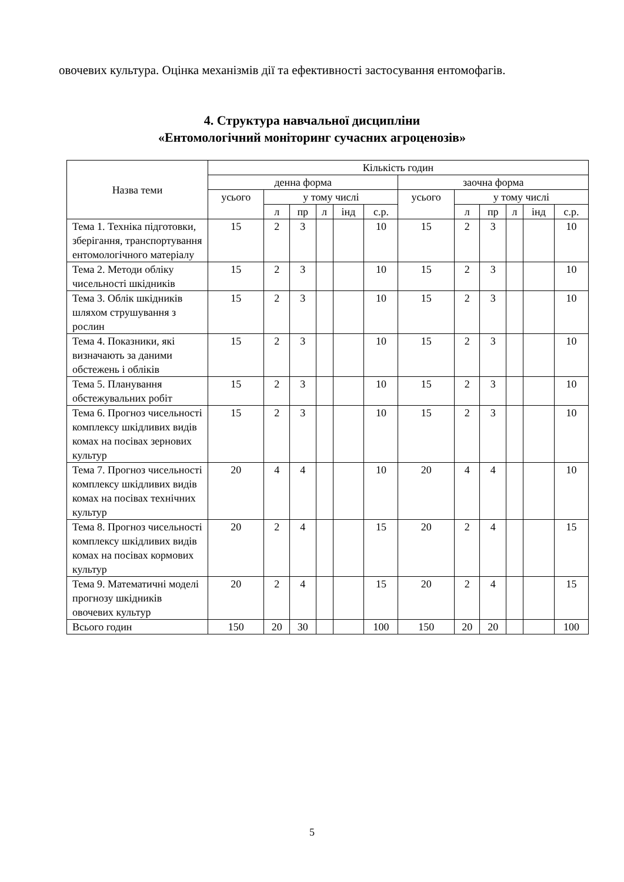овочевих культура. Оцінка механізмів дії та ефективності застосування ентомофагів.
4. Структура навчальної дисципліни
«Ентомологічний моніторинг сучасних агроценозів»
| Назва теми | Кількість годин | | | | | | | | | | | |
| --- | --- | --- | --- | --- | --- | --- | --- | --- | --- | --- | --- | --- |
| | денна форма | | | | | | заочна форма | | | | | |
| | усього | у тому числі | | | | | усього | у тому числі | | | | |
| | | л | пр | л | інд | с.р. | | л | пр | л | інд | с.р. |
| Тема 1. Техніка підготовки, зберігання, транспортування ентомологічного матеріалу | 15 | 2 | 3 | | | 10 | 15 | 2 | 3 | | | 10 |
| Тема 2. Методи обліку чисельності шкідників | 15 | 2 | 3 | | | 10 | 15 | 2 | 3 | | | 10 |
| Тема 3. Облік шкідників шляхом струшування з рослин | 15 | 2 | 3 | | | 10 | 15 | 2 | 3 | | | 10 |
| Тема 4. Показники, які визначають за даними обстежень і обліків | 15 | 2 | 3 | | | 10 | 15 | 2 | 3 | | | 10 |
| Тема 5. Планування обстежувальних робіт | 15 | 2 | 3 | | | 10 | 15 | 2 | 3 | | | 10 |
| Тема 6. Прогноз чисельності комплексу шкідливих видів комах на посівах зернових культур | 15 | 2 | 3 | | | 10 | 15 | 2 | 3 | | | 10 |
| Тема 7. Прогноз чисельності комплексу шкідливих видів комах на посівах технічних культур | 20 | 4 | 4 | | | 10 | 20 | 4 | 4 | | | 10 |
| Тема 8. Прогноз чисельності комплексу шкідливих видів комах на посівах кормових культур | 20 | 2 | 4 | | | 15 | 20 | 2 | 4 | | | 15 |
| Тема 9. Математичні моделі прогнозу шкідників овочевих культур | 20 | 2 | 4 | | | 15 | 20 | 2 | 4 | | | 15 |
| Всього годин | 150 | 20 | 30 | | | 100 | 150 | 20 | 20 | | | 100 |
5